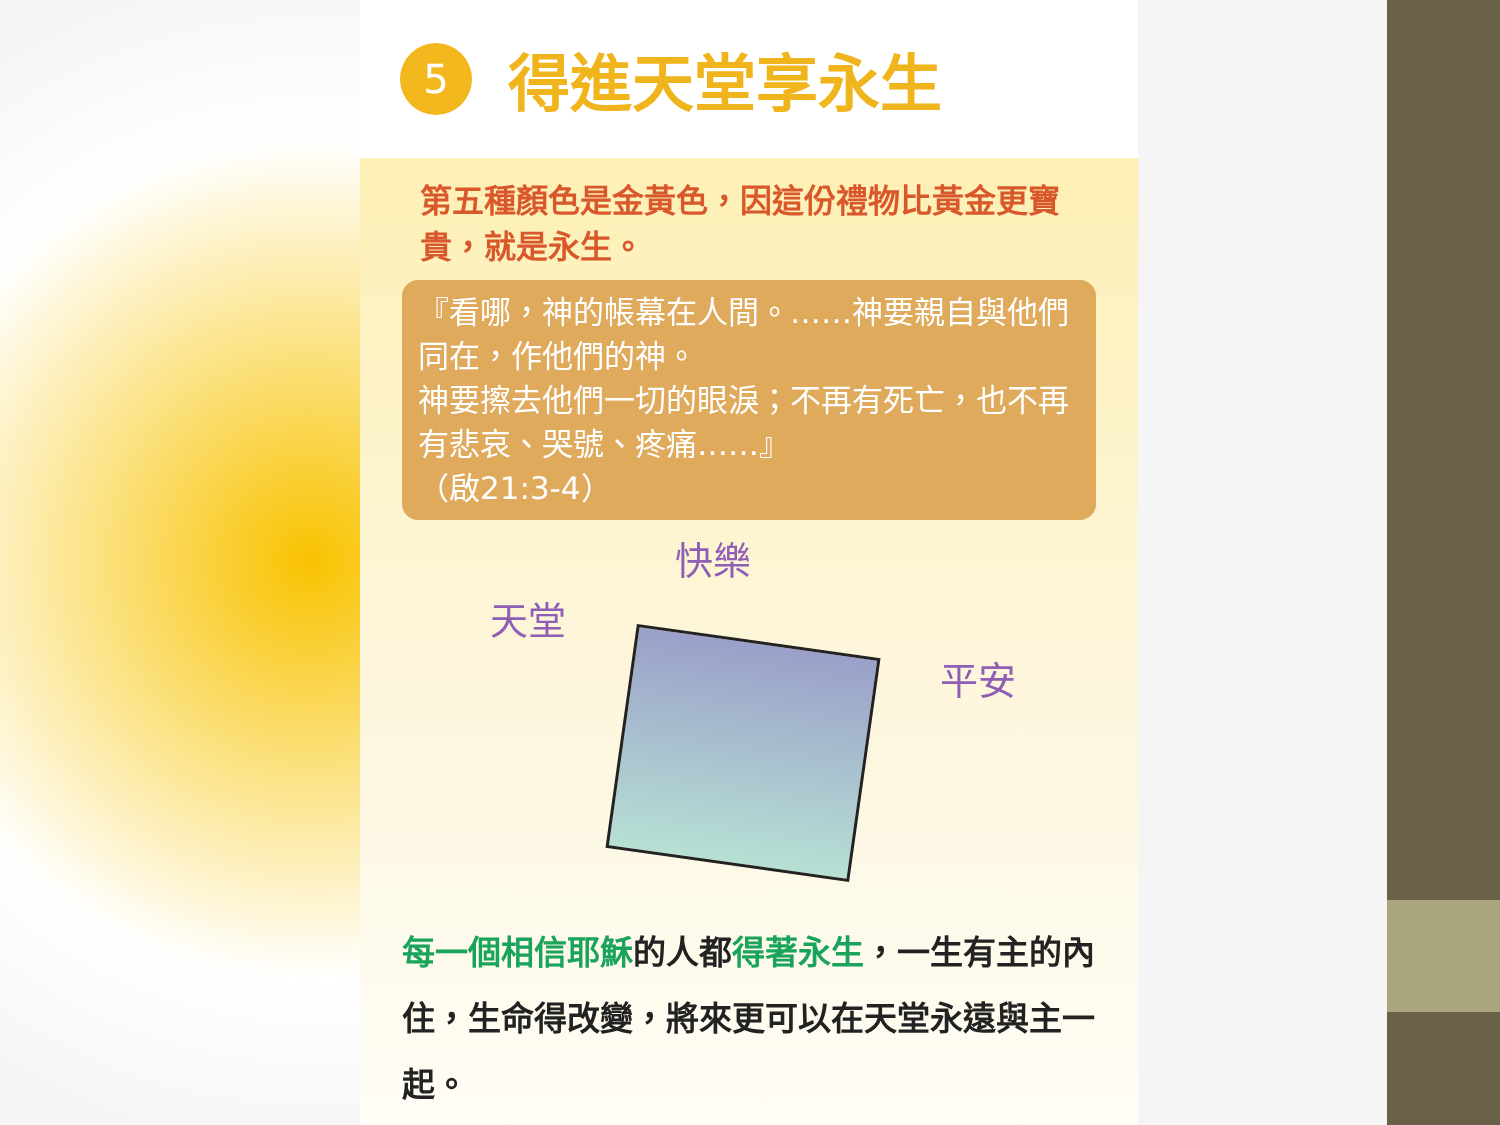5
得進天堂享永生
第五種顏色是金黃色，因這份禮物比黃金更寶貴，就是永生。
『看哪，神的帳幕在人間。……神要親自與他們同在，作他們的神。
神要擦去他們一切的眼淚；不再有死亡，也不再有悲哀、哭號、疼痛……』
（啟21:3-4）
天堂
快樂
平安
每一個相信耶穌的人都得著永生，一生有主的內住，生命得改變，將來更可以在天堂永遠與主一起。